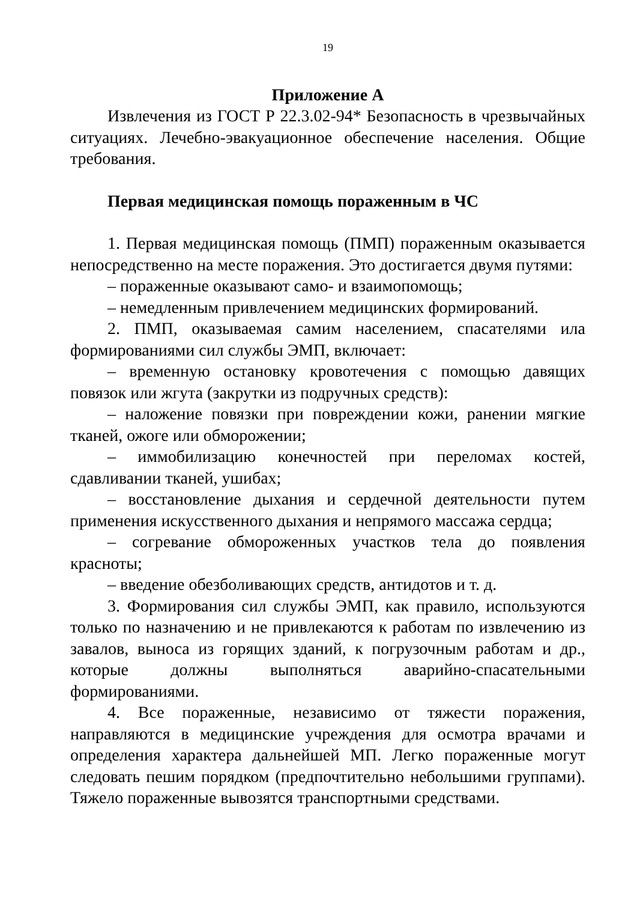19
Приложение А
Извлечения из ГОСТ Р 22.3.02-94* Безопасность в чрезвычайных ситуациях. Лечебно-эвакуационное обеспечение населения. Общие требования.
Первая медицинская помощь пораженным в ЧС
1. Первая медицинская помощь (ПМП) пораженным оказывается непосредственно на месте поражения. Это достигается двумя путями:
– пораженные оказывают само- и взаимопомощь;
– немедленным привлечением медицинских формирований.
2. ПМП, оказываемая самим населением, спасателями ила формированиями сил службы ЭМП, включает:
– временную остановку кровотечения с помощью давящих повязок или жгута (закрутки из подручных средств):
– наложение повязки при повреждении кожи, ранении мягкие тканей, ожоге или обморожении;
– иммобилизацию конечностей при переломах костей, сдавливании тканей, ушибах;
– восстановление дыхания и сердечной деятельности путем применения искусственного дыхания и непрямого массажа сердца;
– согревание обмороженных участков тела до появления красноты;
– введение обезболивающих средств, антидотов и т. д.
3. Формирования сил службы ЭМП, как правило, используются только по назначению и не привлекаются к работам по извлечению из завалов, выноса из горящих зданий, к погрузочным работам и др., которые должны выполняться аварийно-спасательными формированиями.
4. Все пораженные, независимо от тяжести поражения, направляются в медицинские учреждения для осмотра врачами и определения характера дальнейшей МП. Легко пораженные могут следовать пешим порядком (предпочтительно небольшими группами). Тяжело пораженные вывозятся транспортными средствами.